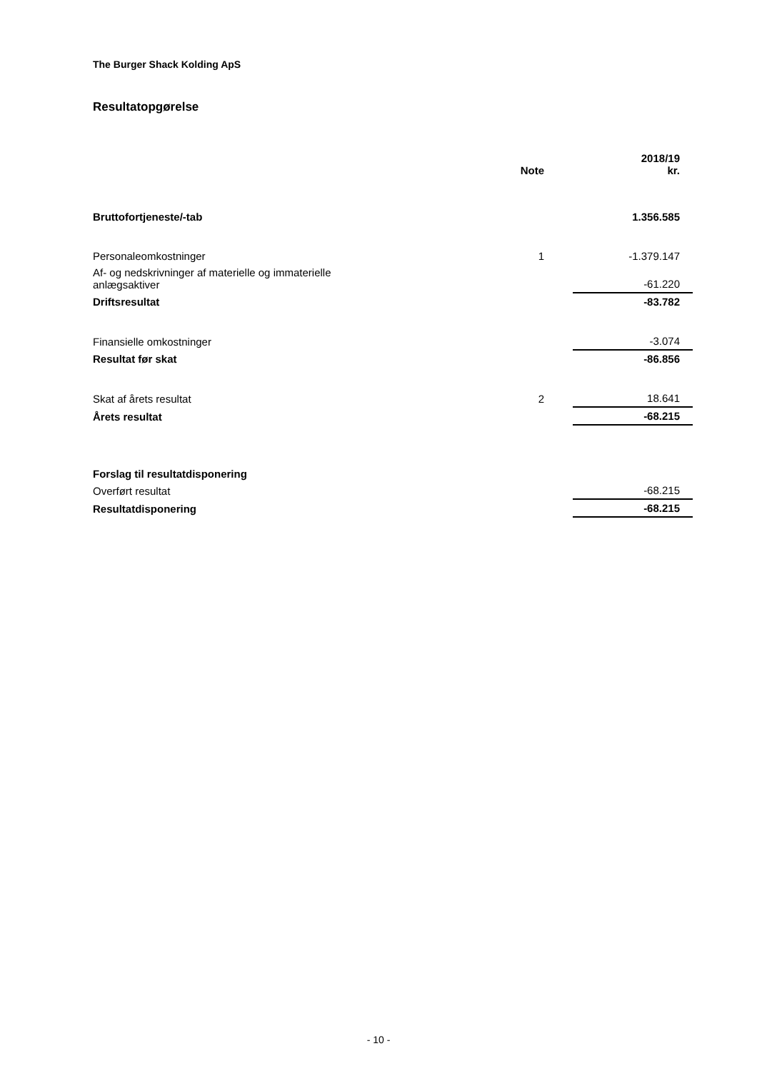The Burger Shack Kolding ApS
Resultatopgørelse
| | Note | | 2018/19 kr. |
| --- | --- | --- | --- |
| Bruttofortjeneste/-tab | | | 1.356.585 |
| Personaleomkostninger | 1 | | -1.379.147 |
| Af- og nedskrivninger af materielle og immaterielle anlægsaktiver | | | -61.220 |
| Driftsresultat | | | -83.782 |
| Finansielle omkostninger | | | -3.074 |
| Resultat før skat | | | -86.856 |
| Skat af årets resultat | 2 | | 18.641 |
| Årets resultat | | | -68.215 |
| Forslag til resultatdisponering | | | |
| Overført resultat | | | -68.215 |
| Resultatdisponering | | | -68.215 |
- 10 -